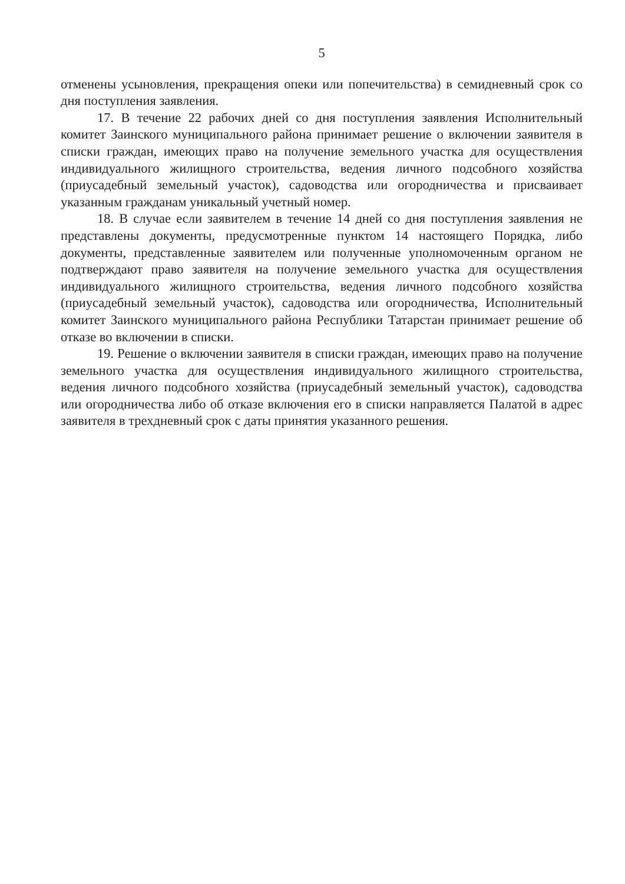5
отменены усыновления, прекращения опеки или попечительства) в семидневный срок со дня поступления заявления.
17. В течение 22 рабочих дней со дня поступления заявления Исполнительный комитет Заинского муниципального района принимает решение о включении заявителя в списки граждан, имеющих право на получение земельного участка для осуществления индивидуального жилищного строительства, ведения личного подсобного хозяйства (приусадебный земельный участок), садоводства или огородничества и присваивает указанным гражданам уникальный учетный номер.
18. В случае если заявителем в течение 14 дней со дня поступления заявления не представлены документы, предусмотренные пунктом 14 настоящего Порядка, либо документы, представленные заявителем или полученные уполномоченным органом не подтверждают право заявителя на получение земельного участка для осуществления индивидуального жилищного строительства, ведения личного подсобного хозяйства (приусадебный земельный участок), садоводства или огородничества, Исполнительный комитет Заинского муниципального района Республики Татарстан принимает решение об отказе во включении в списки.
19. Решение о включении заявителя в списки граждан, имеющих право на получение земельного участка для осуществления индивидуального жилищного строительства, ведения личного подсобного хозяйства (приусадебный земельный участок), садоводства или огородничества либо об отказе включения его в списки направляется Палатой в адрес заявителя в трехдневный срок с даты принятия указанного решения.